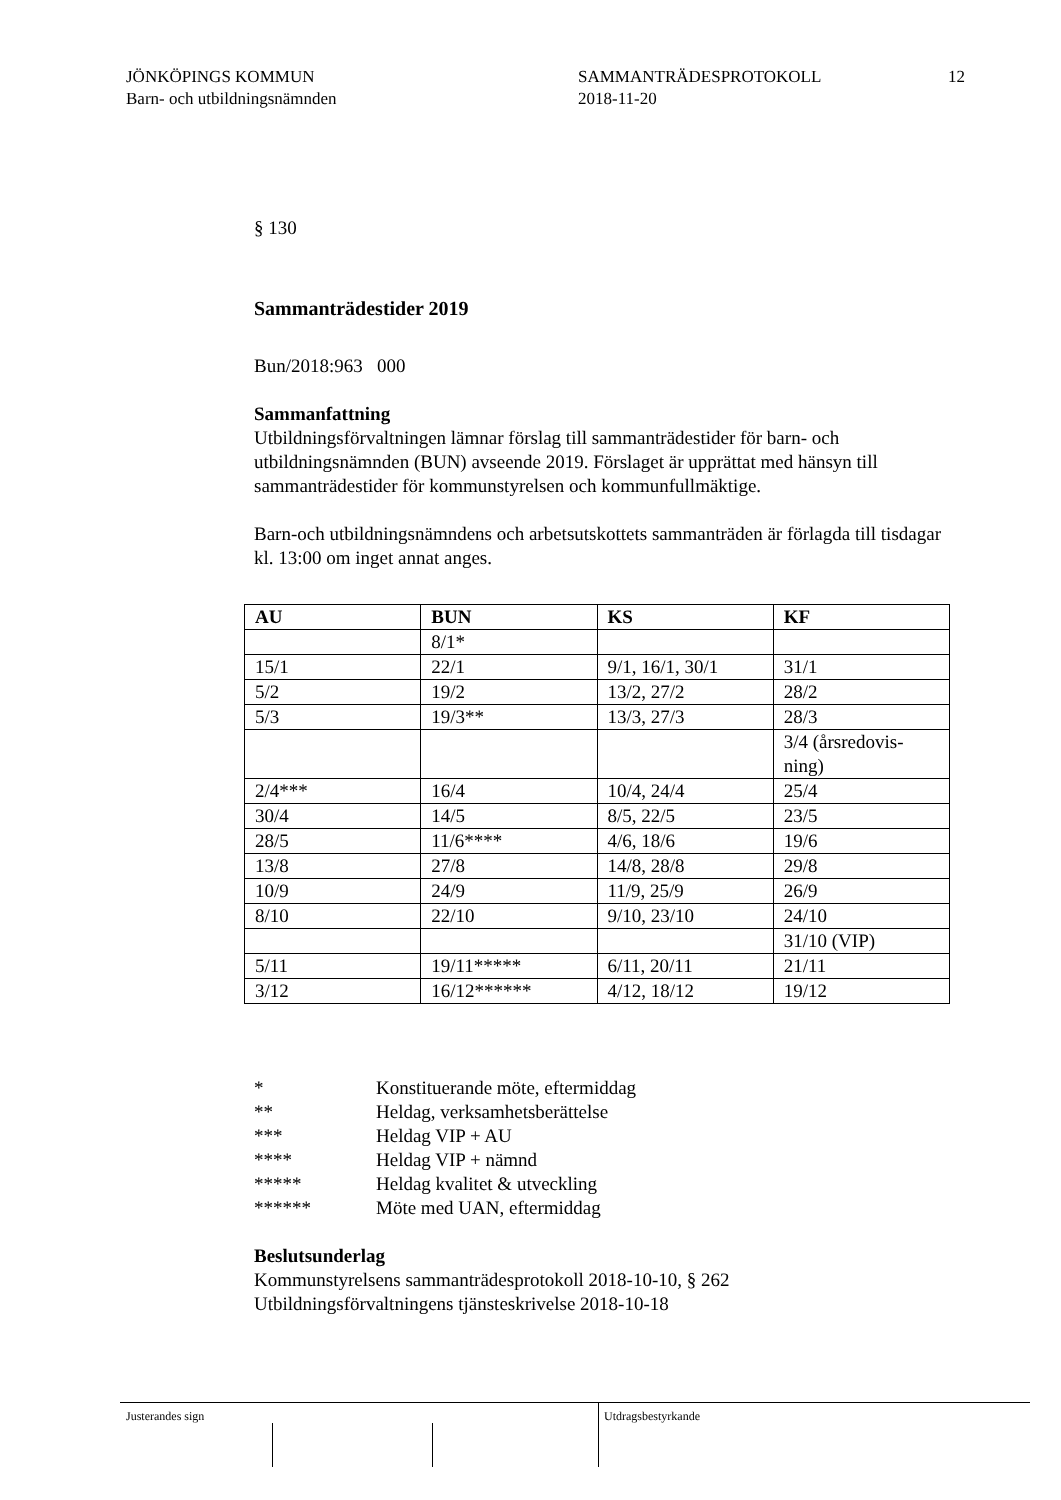JÖNKÖPINGS KOMMUN
Barn- och utbildningsnämnden
SAMMANTRÄDESPROTOKOLL
2018-11-20
12
§ 130
Sammanträdestider 2019
Bun/2018:963 000
Sammanfattning
Utbildningsförvaltningen lämnar förslag till sammanträdestider för barn- och utbildningsnämnden (BUN) avseende 2019. Förslaget är upprättat med hänsyn till sammanträdestider för kommunstyrelsen och kommunfullmäktige.
Barn-och utbildningsnämndens och arbetsutskottets sammanträden är förlagda till tisdagar kl. 13:00 om inget annat anges.
| AU | BUN | KS | KF |
| --- | --- | --- | --- |
| | 8/1* | | |
| 15/1 | 22/1 | 9/1, 16/1, 30/1 | 31/1 |
| 5/2 | 19/2 | 13/2, 27/2 | 28/2 |
| 5/3 | 19/3** | 13/3, 27/3 | 28/3 |
| | | | 3/4 (årsredovis-ning) |
| 2/4*** | 16/4 | 10/4, 24/4 | 25/4 |
| 30/4 | 14/5 | 8/5, 22/5 | 23/5 |
| 28/5 | 11/6**** | 4/6, 18/6 | 19/6 |
| 13/8 | 27/8 | 14/8, 28/8 | 29/8 |
| 10/9 | 24/9 | 11/9, 25/9 | 26/9 |
| 8/10 | 22/10 | 9/10, 23/10 | 24/10 |
| | | | 31/10 (VIP) |
| 5/11 | 19/11***** | 6/11, 20/11 | 21/11 |
| 3/12 | 16/12****** | 4/12, 18/12 | 19/12 |
* Konstituerande möte, eftermiddag
** Heldag, verksamhetsberättelse
*** Heldag VIP + AU
**** Heldag VIP + nämnd
***** Heldag kvalitet & utveckling
****** Möte med UAN, eftermiddag
Beslutsunderlag
Kommunstyrelsens sammanträdesprotokoll 2018-10-10, § 262
Utbildningsförvaltningens tjänsteskrivelse 2018-10-18
Justerandes sign Utdragsbestyrkande